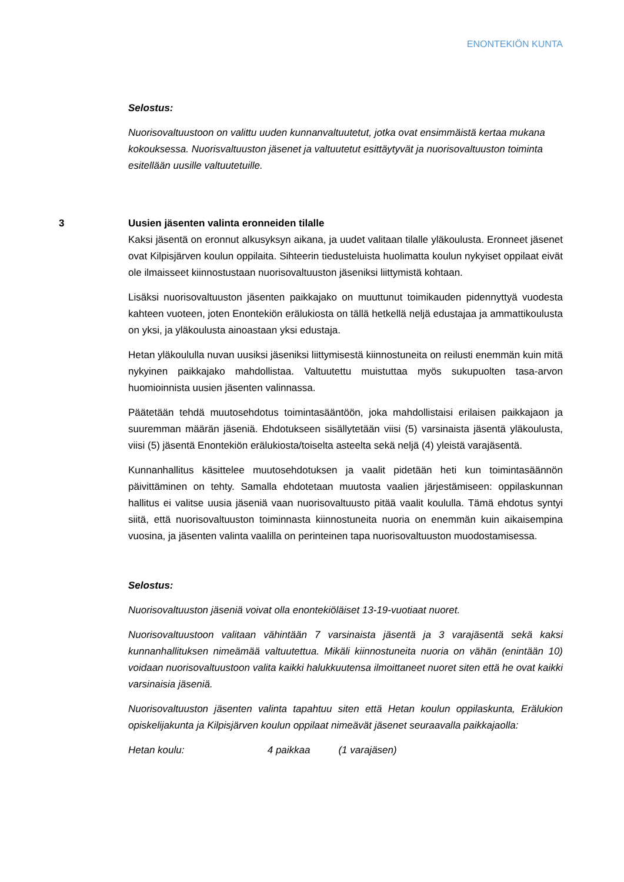ENONTEKIÖN KUNTA
Selostus:
Nuorisovaltuustoon on valittu uuden kunnanvaltuutetut, jotka ovat ensimmäistä kertaa mukana kokouksessa. Nuorisvaltuuston jäsenet ja valtuutetut esittäytyvät ja nuorisovaltuuston toiminta esitellään uusille valtuutetuille.
3
Uusien jäsenten valinta eronneiden tilalle
Kaksi jäsentä on eronnut alkusyksyn aikana, ja uudet valitaan tilalle yläkoulusta. Eronneet jäsenet ovat Kilpisjärven koulun oppilaita. Sihteerin tiedusteluista huolimatta koulun nykyiset oppilaat eivät ole ilmaisseet kiinnostustaan nuorisovaltuuston jäseniksi liittymistä kohtaan.
Lisäksi nuorisovaltuuston jäsenten paikkajako on muuttunut toimikauden pidennyttyä vuodesta kahteen vuoteen, joten Enontekiön erälukiosta on tällä hetkellä neljä edustajaa ja ammattikoulusta on yksi, ja yläkoulusta ainoastaan yksi edustaja.
Hetan yläkoululla nuvan uusiksi jäseniksi liittymisestä kiinnostuneita on reilusti enemmän kuin mitä nykyinen paikkajako mahdollistaa. Valtuutettu muistuttaa myös sukupuolten tasa-arvon huomioinnista uusien jäsenten valinnassa.
Päätetään tehdä muutosehdotus toimintasääntöön, joka mahdollistaisi erilaisen paikkajaon ja suuremman määrän jäseniä. Ehdotukseen sisällytetään viisi (5) varsinaista jäsentä yläkoulusta, viisi (5) jäsentä Enontekiön erälukiosta/toiselta asteelta sekä neljä (4) yleistä varajäsentä.
Kunnanhallitus käsittelee muutosehdotuksen ja vaalit pidetään heti kun toimintasäännön päivittäminen on tehty. Samalla ehdotetaan muutosta vaalien järjestämiseen: oppilaskunnan hallitus ei valitse uusia jäseniä vaan nuorisovaltuusto pitää vaalit koululla. Tämä ehdotus syntyi siitä, että nuorisovaltuuston toiminnasta kiinnostuneita nuoria on enemmän kuin aikaisempina vuosina, ja jäsenten valinta vaalilla on perinteinen tapa nuorisovaltuuston muodostamisessa.
Selostus:
Nuorisovaltuuston jäseniä voivat olla enontekiöläiset 13-19-vuotiaat nuoret.
Nuorisovaltuustoon valitaan vähintään 7 varsinaista jäsentä ja 3 varajäsentä sekä kaksi kunnanhallituksen nimeämää valtuutettua. Mikäli kiinnostuneita nuoria on vähän (enintään 10) voidaan nuorisovaltuustoon valita kaikki halukkuutensa ilmoittaneet nuoret siten että he ovat kaikki varsinaisia jäseniä.
Nuorisovaltuuston jäsenten valinta tapahtuu siten että Hetan koulun oppilaskunta, Erälukion opiskelijakunta ja Kilpisjärven koulun oppilaat nimeävät jäsenet seuraavalla paikkajaolla:
Hetan koulu: 4 paikkaa (1 varajäsen)